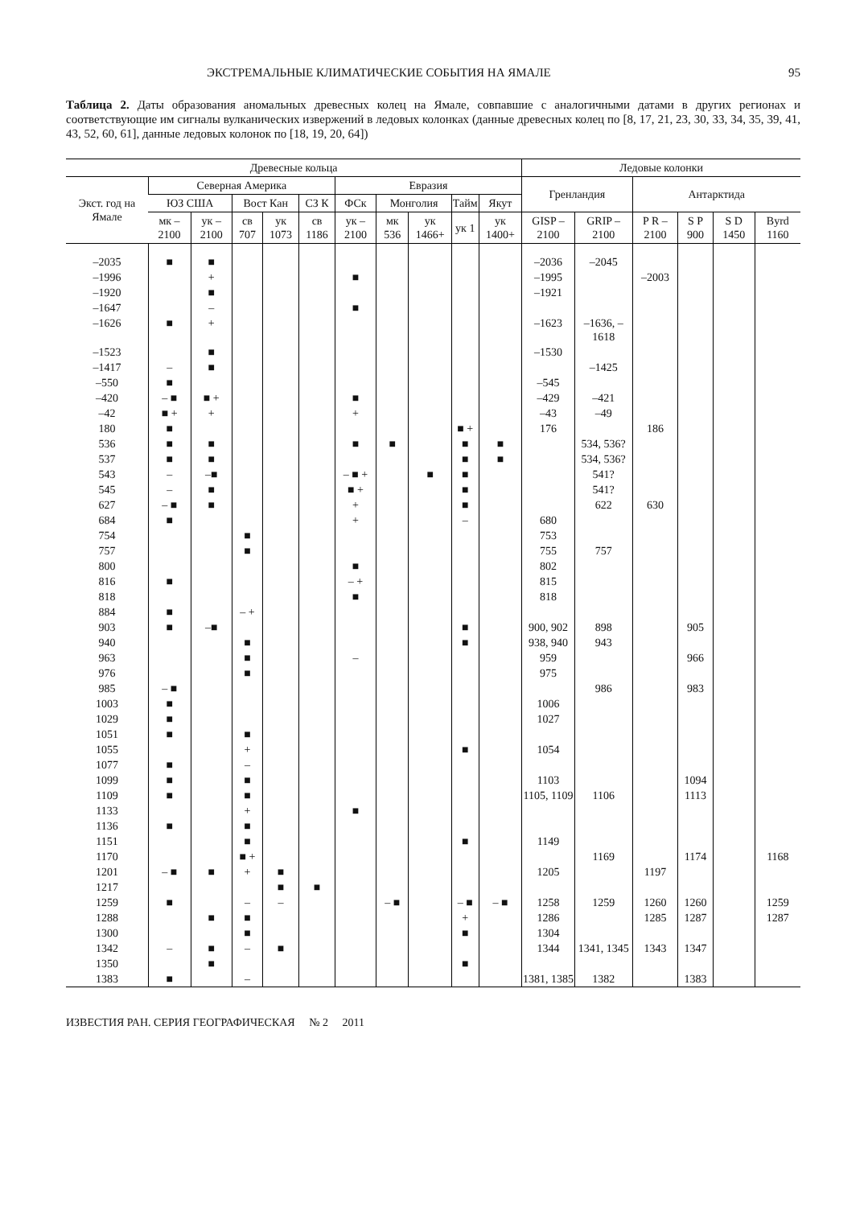ЭКСТРЕМАЛЬНЫЕ КЛИМАТИЧЕСКИЕ СОБЫТИЯ НА ЯМАЛЕ 95
Таблица 2. Даты образования аномальных древесных колец на Ямале, совпавшие с аналогичными датами в других регионах и соответствующие им сигналы вулканических извержений в ледовых колонках (данные древесных колец по [8, 17, 21, 23, 30, 33, 34, 35, 39, 41, 43, 52, 60, 61], данные ледовых колонок по [18, 19, 20, 64])
| Древесные кольца | | | | | | | | | | | Ледовые колонки | | | | | |
| --- | --- | --- | --- | --- | --- | --- | --- | --- | --- | --- | --- | --- | --- | --- | --- | --- |
| Экст. год на Ямале | Северная Америка | | | | | Евразия | | | | | Гренландия | | Антарктида | | | |
| | ЮЗ США | | Вост Кан | | СЗ К | ФСк | Монголия | | Тайм | Якут | | | | | | |
| | мк –2100 | ук –2100 | св 707 | ук 1073 | св 1186 | ук –2100 | мк 536 | ук 1466+ | ук 1 | ук 1400+ | GISP –2100 | GRIP –2100 | P R –2100 | S P 900 | S D 1450 | Byrd 1160 |
| –2035 | ■ | ■ | | | | | | | | | –2036 | –2045 | | | | |
| –1996 | | + | | | | ■ | | | | | –1995 | | –2003 | | | |
| –1920 | | ■ | | | | | | | | | –1921 | | | | | |
| –1647 | | – | | | | ■ | | | | | | | | | | |
| –1626 | ■ | + | | | | | | | | | –1623 | –1636, –1618 | | | | |
| –1523 | | ■ | | | | | | | | | –1530 | | | | | |
| –1417 | – | ■ | | | | | | | | | | –1425 | | | | |
| –550 | ■ | | | | | | | | | | –545 | | | | | |
| –420 | – ■ | ■ + | | | | ■ | | | | | –429 | –421 | | | | |
| –42 | ■ + | + | | | | + | | | | | –43 | –49 | | | | |
| 180 | ■ | | | | | | | | ■ + | | 176 | | 186 | | | |
| 536 | ■ | ■ | | | | ■ | ■ | | ■ | ■ | | 534, 536? | | | | |
| 537 | ■ | ■ | | | | | | | ■ | ■ | | 534, 536? | | | | |
| 543 | – | –■ | | | | – ■ + | | ■ | ■ | | | 541? | | | | |
| 545 | – | ■ | | | | ■ + | | | ■ | | | 541? | | | | |
| 627 | – ■ | ■ | | | | + | | | ■ | | | 622 | 630 | | | |
| 684 | ■ | | | | | + | | | – | | 680 | | | | | |
| 754 | | | ■ | | | | | | | | 753 | | | | | |
| 757 | | | ■ | | | | | | | | 755 | 757 | | | | |
| 800 | | | | | | ■ | | | | | 802 | | | | | |
| 816 | ■ | | | | | – + | | | | | 815 | | | | | |
| 818 | | | | | | ■ | | | | | 818 | | | | | |
| 884 | ■ | | – + | | | | | | | | | | | | | |
| 903 | ■ | –■ | | | | | | | ■ | | 900, 902 | 898 | | 905 | | |
| 940 | | | ■ | | | | | | ■ | | 938, 940 | 943 | | | | |
| 963 | | | ■ | | | – | | | | | 959 | | | 966 | | |
| 976 | | | ■ | | | | | | | | 975 | | | | | |
| 985 | – ■ | | | | | | | | | | | 986 | | 983 | | |
| 1003 | ■ | | | | | | | | | | 1006 | | | | | |
| 1029 | ■ | | | | | | | | | | 1027 | | | | | |
| 1051 | ■ | | ■ | | | | | | | | | | | | | |
| 1055 | | | + | | | | | | ■ | | 1054 | | | | | |
| 1077 | ■ | | – | | | | | | | | | | | | | |
| 1099 | ■ | | ■ | | | | | | | | 1103 | | | 1094 | | |
| 1109 | ■ | | ■ | | | | | | | | 1105, 1109 | 1106 | | 1113 | | |
| 1133 | | | + | | | ■ | | | | | | | | | | |
| 1136 | ■ | | ■ | | | | | | | | | | | | | |
| 1151 | | | ■ | | | | | | ■ | | 1149 | | | | | |
| 1170 | | | ■ + | | | | | | | | | 1169 | | 1174 | | 1168 |
| 1201 | – ■ | ■ | + | ■ | | | | | | | 1205 | | 1197 | | | |
| 1217 | | | | ■ | ■ | | | | | | | | | | | |
| 1259 | ■ | | – | – | | | – ■ | | – ■ | – ■ | 1258 | 1259 | 1260 | 1260 | | 1259 |
| 1288 | | ■ | ■ | | | | | | + | | 1286 | | 1285 | 1287 | | 1287 |
| 1300 | | | ■ | | | | | | ■ | | 1304 | | | | | |
| 1342 | – | ■ | – | ■ | | | | | | | 1344 | 1341, 1345 | 1343 | 1347 | | |
| 1350 | | ■ | | | | | | | ■ | | | | | | | |
| 1383 | ■ | | – | | | | | | | | 1381, 1385 | 1382 | | 1383 | | |
ИЗВЕСТИЯ РАН. СЕРИЯ ГЕОГРАФИЧЕСКАЯ № 2 2011